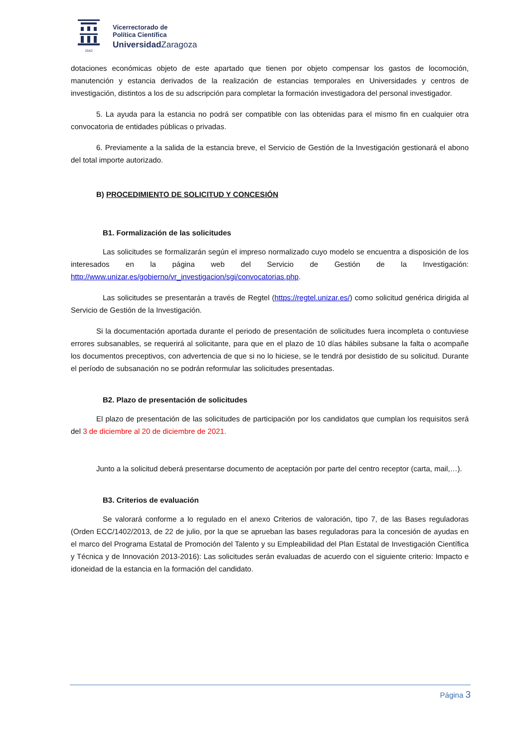1542
Vicerrectorado de
Política Científica
UniversidadZaragoza
dotaciones económicas objeto de este apartado que tienen por objeto compensar los gastos de locomoción, manutención y estancia derivados de la realización de estancias temporales en Universidades y centros de investigación, distintos a los de su adscripción para completar la formación investigadora del personal investigador.
5. La ayuda para la estancia no podrá ser compatible con las obtenidas para el mismo fin en cualquier otra convocatoria de entidades públicas o privadas.
6. Previamente a la salida de la estancia breve, el Servicio de Gestión de la Investigación gestionará el abono del total importe autorizado.
B) PROCEDIMIENTO DE SOLICITUD Y CONCESIÓN
B1. Formalización de las solicitudes
Las solicitudes se formalizarán según el impreso normalizado cuyo modelo se encuentra a disposición de los interesados en la página web del Servicio de Gestión de la Investigación: http://www.unizar.es/gobierno/vr_investigacion/sgi/convocatorias.php.
Las solicitudes se presentarán a través de Regtel (https://regtel.unizar.es/) como solicitud genérica dirigida al Servicio de Gestión de la Investigación.
Si la documentación aportada durante el periodo de presentación de solicitudes fuera incompleta o contuviese errores subsanables, se requerirá al solicitante, para que en el plazo de 10 días hábiles subsane la falta o acompañe los documentos preceptivos, con advertencia de que si no lo hiciese, se le tendrá por desistido de su solicitud. Durante el período de subsanación no se podrán reformular las solicitudes presentadas.
B2. Plazo de presentación de solicitudes
El plazo de presentación de las solicitudes de participación por los candidatos que cumplan los requisitos será del 3 de diciembre al 20 de diciembre de 2021.
Junto a la solicitud deberá presentarse documento de aceptación por parte del centro receptor (carta, mail,…).
B3. Criterios de evaluación
Se valorará conforme a lo regulado en el anexo Criterios de valoración, tipo 7, de las Bases reguladoras (Orden ECC/1402/2013, de 22 de julio, por la que se aprueban las bases reguladoras para la concesión de ayudas en el marco del Programa Estatal de Promoción del Talento y su Empleabilidad del Plan Estatal de Investigación Científica y Técnica y de Innovación 2013-2016): Las solicitudes serán evaluadas de acuerdo con el siguiente criterio: Impacto e idoneidad de la estancia en la formación del candidato.
Página 3